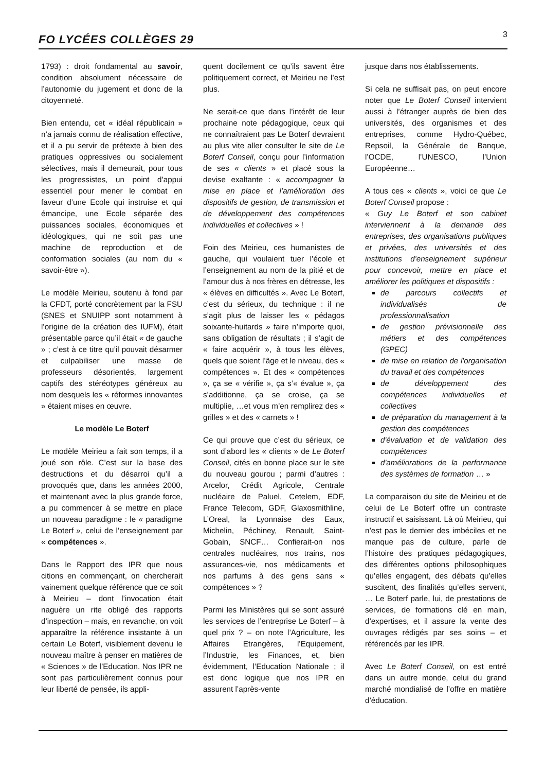FO LYCÉES COLLÈGES 29 3
1793) : droit fondamental au savoir, condition absolument nécessaire de l’autonomie du jugement et donc de la citoyenneté.
Bien entendu, cet « idéal républicain » n’a jamais connu de réalisation effective, et il a pu servir de prétexte à bien des pratiques oppressives ou socialement sélectives, mais il demeurait, pour tous les progressistes, un point d’appui essentiel pour mener le combat en faveur d’une Ecole qui instruise et qui émancipe, une Ecole séparée des puissances sociales, économiques et idéologiques, qui ne soit pas une machine de reproduction et de conformation sociales (au nom du « savoir-être »).
Le modèle Meirieu, soutenu à fond par la CFDT, porté concrètement par la FSU (SNES et SNUIPP sont notamment à l’origine de la création des IUFM), était présentable parce qu’il était « de gauche » ; c’est à ce titre qu’il pouvait désarmer et culpabiliser une masse de professeurs désorientés, largement captifs des stéréotypes généreux au nom desquels les « réformes innovantes » étaient mises en œuvre.
Le modèle Le Boterf
Le modèle Meirieu a fait son temps, il a joué son rôle. C’est sur la base des destructions et du désarroi qu’il a provoqués que, dans les années 2000, et maintenant avec la plus grande force, a pu commencer à se mettre en place un nouveau paradigme : le « paradigme Le Boterf », celui de l’enseignement par « compétences ».
Dans le Rapport des IPR que nous citions en commençant, on chercherait vainement quelque référence que ce soit à Meirieu – dont l’invocation était naguère un rite obligé des rapports d’inspection – mais, en revanche, on voit apparaître la référence insistante à un certain Le Boterf, visiblement devenu le nouveau maître à penser en matières de « Sciences » de l’Education. Nos IPR ne sont pas particulièrement connus pour leur liberté de pensée, ils appli-
quent docilement ce qu’ils savent être politiquement correct, et Meirieu ne l’est plus.
Ne serait-ce que dans l’intérêt de leur prochaine note pédagogique, ceux qui ne connaîtraient pas Le Boterf devraient au plus vite aller consulter le site de Le Boterf Conseil, conçu pour l’information de ses « clients » et placé sous la devise exaltante : « accompagner la mise en place et l’amélioration des dispositifs de gestion, de transmission et de développement des compétences individuelles et collectives » !
Foin des Meirieu, ces humanistes de gauche, qui voulaient tuer l’école et l’enseignement au nom de la pitié et de l’amour dus à nos frères en détresse, les « élèves en difficultés ». Avec Le Boterf, c’est du sérieux, du technique : il ne s’agit plus de laisser les « pédagos soixante-huitards » faire n’importe quoi, sans obligation de résultats ; il s’agit de « faire acquérir », à tous les élèves, quels que soient l’âge et le niveau, des « compétences ». Et des « compétences », ça se « vérifie », ça s’« évalue », ça s’additionne, ça se croise, ça se multiplie, …et vous m’en remplirez des « grilles » et des « carnets » !
Ce qui prouve que c’est du sérieux, ce sont d’abord les « clients » de Le Boterf Conseil, cités en bonne place sur le site du nouveau gourou ; parmi d’autres : Arcelor, Crédit Agricole, Centrale nucléaire de Paluel, Cetelem, EDF, France Telecom, GDF, Glaxosmithline, L’Oreal, la Lyonnaise des Eaux, Michelin, Péchiney, Renault, Saint-Gobain, SNCF… Confierait-on nos centrales nucléaires, nos trains, nos assurances-vie, nos médicaments et nos parfums à des gens sans « compétences » ?
Parmi les Ministères qui se sont assuré les services de l’entreprise Le Boterf – à quel prix ? – on note l’Agriculture, les Affaires Etrangères, l’Equipement, l’Industrie, les Finances, et, bien évidemment, l’Education Nationale ; il est donc logique que nos IPR en assurent l’après-vente
jusque dans nos établissements.
Si cela ne suffisait pas, on peut encore noter que Le Boterf Conseil intervient aussi à l’étranger auprès de bien des universités, des organismes et des entreprises, comme Hydro-Québec, Repsoil, la Générale de Banque, l’OCDE, l’UNESCO, l’Union Européenne…
A tous ces « clients », voici ce que Le Boterf Conseil propose :
« Guy Le Boterf et son cabinet interviennent à la demande des entreprises, des organisations publiques et privées, des universités et des institutions d'enseignement supérieur pour concevoir, mettre en place et améliorer les politiques et dispositifs :
de parcours collectifs et individualisés de professionnalisation
de gestion prévisionnelle des métiers et des compétences (GPEC)
de mise en relation de l'organisation du travail et des compétences
de développement des compétences individuelles et collectives
de préparation du management à la gestion des compétences
d'évaluation et de validation des compétences
d'améliorations de la performance des systèmes de formation … »
La comparaison du site de Meirieu et de celui de Le Boterf offre un contraste instructif et saisissant. Là où Meirieu, qui n’est pas le dernier des imbéciles et ne manque pas de culture, parle de l’histoire des pratiques pédagogiques, des différentes options philosophiques qu’elles engagent, des débats qu’elles suscitent, des finalités qu’elles servent, … Le Boterf parle, lui, de prestations de services, de formations clé en main, d’expertises, et il assure la vente des ouvrages rédigés par ses soins – et référencés par les IPR.
Avec Le Boterf Conseil, on est entré dans un autre monde, celui du grand marché mondialisé de l’offre en matière d’éducation.